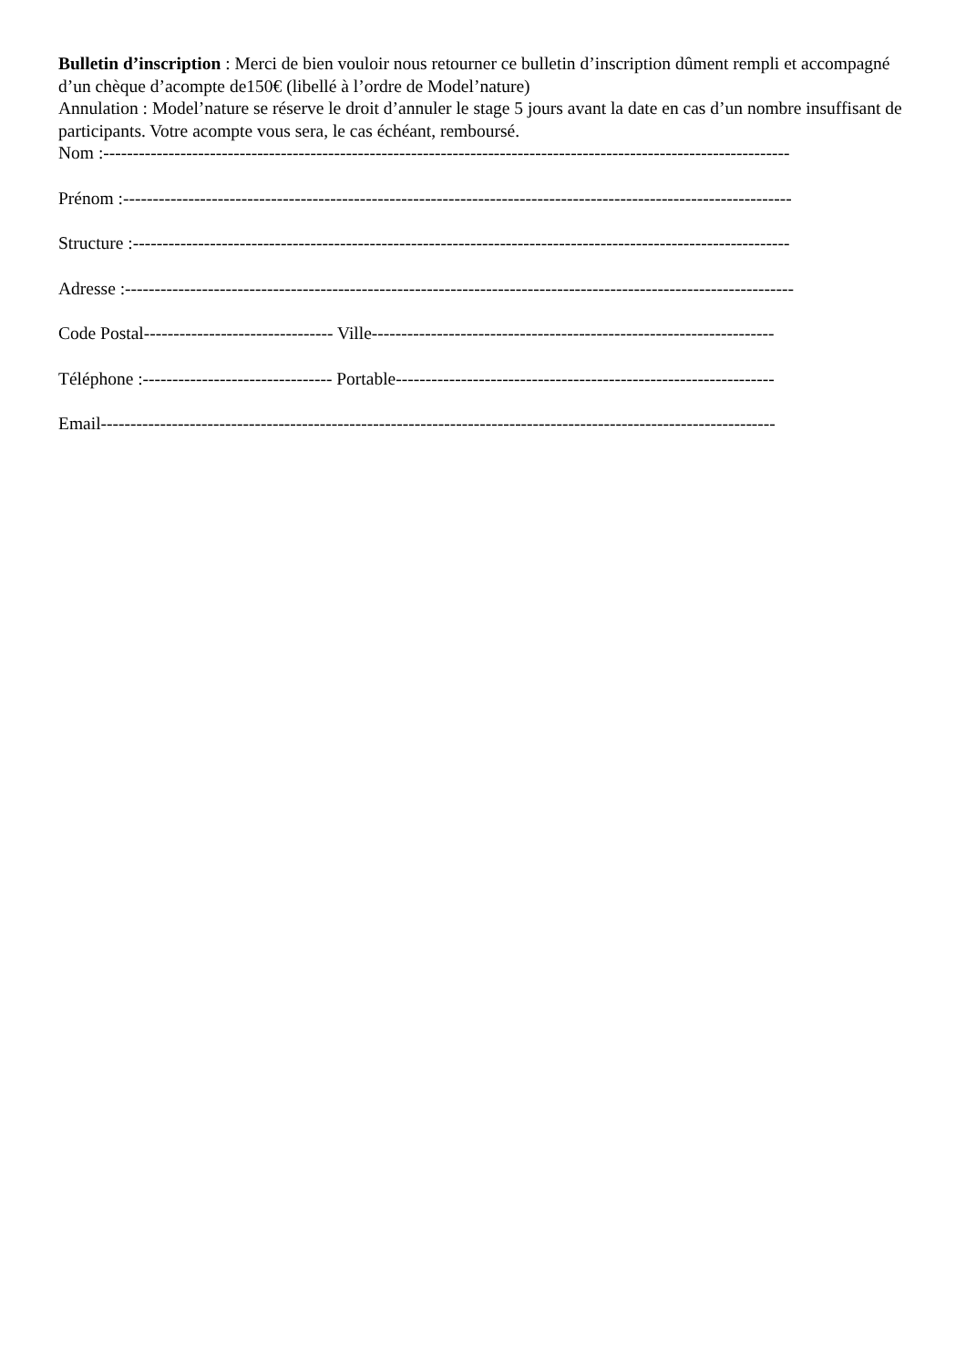Bulletin d’inscription : Merci de bien vouloir nous retourner ce bulletin d’inscription dûment rempli et accompagné d’un chèque d’acompte de150€ (libellé à l’ordre de Model’nature)
Annulation : Model’nature se réserve le droit d’annuler le stage 5 jours avant la date en cas d’un nombre insuffisant de participants. Votre acompte vous sera, le cas échéant, remboursé.
Nom :--------------------------------------------------------------------------------------------------------------------
Prénom :-----------------------------------------------------------------------------------------------------------------
Structure :---------------------------------------------------------------------------------------------------------------
Adresse :-----------------------------------------------------------------------------------------------------------------
Code Postal-------------------------------- Ville--------------------------------------------------------------------
Téléphone :-------------------------------- Portable----------------------------------------------------------------
Email------------------------------------------------------------------------------------------------------------------